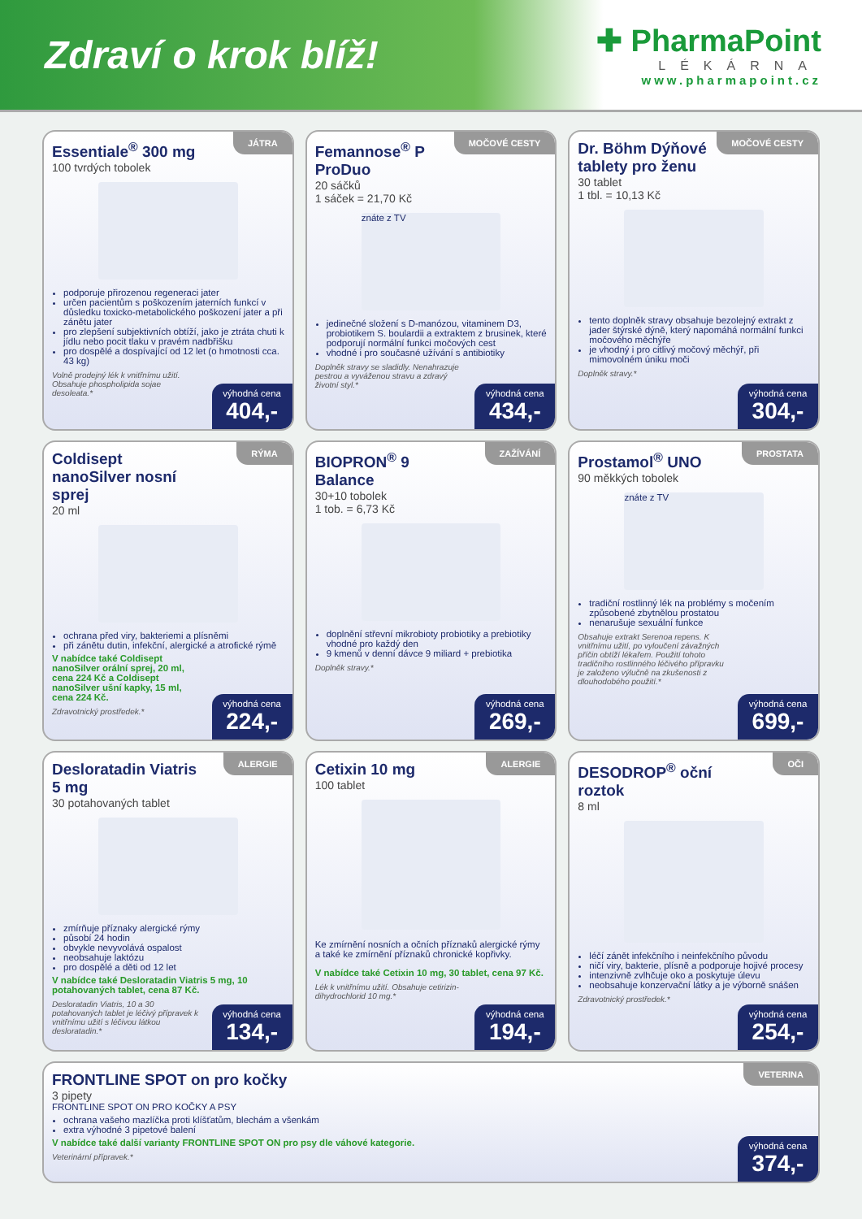Zdraví o krok blíž!
✚ PharmaPoint
LÉKÁRNA
www.pharmapoint.cz
JÁTRA
Essentiale<sup>®</sup> 300 mg
100 tvrdých tobolek
podporuje přirozenou regeneraci jater
určen pacientům s poškozením jaterních funkcí v důsledku toxicko-metabolického poškození jater a při zánětu jater
pro zlepšení subjektivních obtíží, jako je ztráta chuti k jídlu nebo pocit tlaku v pravém nadbřišku
pro dospělé a dospívající od 12 let (o hmotnosti cca. 43 kg)
Volně prodejný lék k vnitřnímu užití. Obsahuje phospholipida sojae desoleata.*
výhodná cena
404,-
MOČOVÉ CESTY
Femannose<sup>®</sup> P ProDuo
20 sáčků
1 sáček = 21,70 Kč
znáte z TV
jedinečné složení s D-manózou, vitaminem D3, probiotikem S. boulardii a extraktem z brusinek, které podporují normální funkci močových cest
vhodné i pro současné užívání s antibiotiky
Doplněk stravy se sladidly. Nenahrazuje pestrou a vyváženou stravu a zdravý životní styl.*
výhodná cena
434,-
MOČOVÉ CESTY
Dr. Böhm Dýňové tablety pro ženu
30 tablet
1 tbl. = 10,13 Kč
tento doplněk stravy obsahuje bezolejný extrakt z jader štýrské dýně, který napomáhá normální funkci močového měchýře
je vhodný i pro citlivý močový měchýř, při mimovolném úniku moči
Doplněk stravy.*
výhodná cena
304,-
RÝMA
Coldisept nanoSilver nosní sprej
20 ml
ochrana před viry, bakteriemi a plísněmi
při zánětu dutin, infekční, alergické a atrofické rýmě
V nabídce také Coldisept nanoSilver orální sprej, 20 ml, cena 224 Kč a Coldisept nanoSilver ušní kapky, 15 ml, cena 224 Kč.
Zdravotnický prostředek.*
výhodná cena
224,-
ZAŽÍVÁNÍ
BIOPRON<sup>®</sup> 9 Balance
30+10 tobolek
1 tob. = 6,73 Kč
doplnění střevní mikrobioty probiotiky a prebiotiky vhodné pro každý den
9 kmenů v denní dávce 9 miliard + prebiotika
Doplněk stravy.*
výhodná cena
269,-
PROSTATA
Prostamol<sup>®</sup> UNO
90 měkkých tobolek
znáte z TV
tradiční rostlinný lék na problémy s močením způsobené zbytnělou prostatou
nenarušuje sexuální funkce
Obsahuje extrakt Serenoa repens. K vnitřnímu užití, po vyloučení závažných příčin obtíží lékařem. Použití tohoto tradičního rostlinného léčivého přípravku je založeno výlučně na zkušenosti z dlouhodobého použití.*
výhodná cena
699,-
ALERGIE
Desloratadin Viatris 5 mg
30 potahovaných tablet
zmírňuje příznaky alergické rýmy
působí 24 hodin
obvykle nevyvolává ospalost
neobsahuje laktózu
pro dospělé a děti od 12 let
V nabídce také Desloratadin Viatris 5 mg, 10 potahovaných tablet, cena 87 Kč.
Desloratadin Viatris, 10 a 30 potahovaných tablet je léčivý přípravek k vnitřnímu užití s léčivou látkou desloratadin.*
výhodná cena
134,-
ALERGIE
Cetixin 10 mg
100 tablet
Ke zmírnění nosních a očních příznaků alergické rýmy a také ke zmírnění příznaků chronické kopřivky.
V nabídce také Cetixin 10 mg, 30 tablet, cena 97 Kč.
Lék k vnitřnímu užití. Obsahuje cetirizin-dihydrochlorid 10 mg.*
výhodná cena
194,-
OČI
DESODROP<sup>®</sup> oční roztok
8 ml
léčí zánět infekčního i neinfekčního původu
ničí viry, bakterie, plísně a podporuje hojivé procesy
intenzivně zvlhčuje oko a poskytuje úlevu
neobsahuje konzervační látky a je výborně snášen
Zdravotnický prostředek.*
výhodná cena
254,-
VETERINA
FRONTLINE SPOT on pro kočky
3 pipety
FRONTLINE SPOT ON PRO KOČKY A PSY
ochrana vašeho mazlíčka proti klíšťatům, blechám a všenkám
extra výhodné 3 pipetové balení
V nabídce také další varianty FRONTLINE SPOT ON pro psy dle váhové kategorie.
Veterinární přípravek.*
výhodná cena
374,-